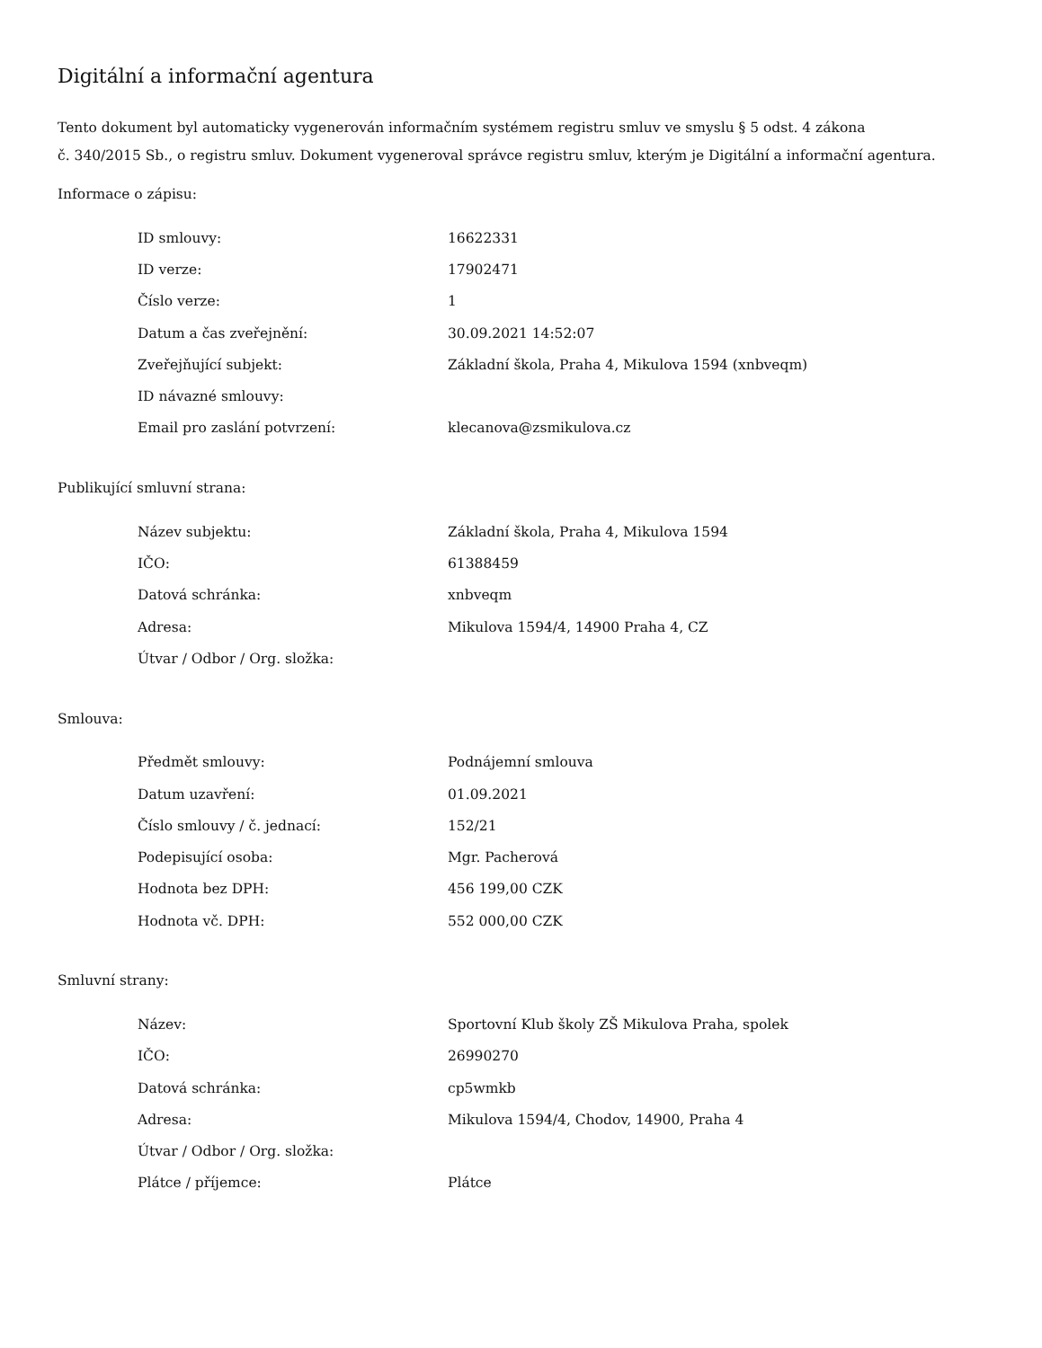Digitální a informační agentura
Tento dokument byl automaticky vygenerován informačním systémem registru smluv ve smyslu § 5 odst. 4 zákona
č. 340/2015 Sb., o registru smluv. Dokument vygeneroval správce registru smluv, kterým je Digitální a informační agentura.
Informace o zápisu:
| ID smlouvy: | 16622331 |
| ID verze: | 17902471 |
| Číslo verze: | 1 |
| Datum a čas zveřejnění: | 30.09.2021 14:52:07 |
| Zveřejňující subjekt: | Základní škola, Praha 4, Mikulova 1594 (xnbveqm) |
| ID návazné smlouvy: | |
| Email pro zaslání potvrzení: | klecanova@zsmikulova.cz |
Publikující smluvní strana:
| Název subjektu: | Základní škola, Praha 4, Mikulova 1594 |
| IČO: | 61388459 |
| Datová schránka: | xnbveqm |
| Adresa: | Mikulova 1594/4, 14900 Praha 4, CZ |
| Útvar / Odbor / Org. složka: | |
Smlouva:
| Předmět smlouvy: | Podnájemní smlouva |
| Datum uzavření: | 01.09.2021 |
| Číslo smlouvy / č. jednací: | 152/21 |
| Podepisující osoba: | Mgr. Pacherová |
| Hodnota bez DPH: | 456 199,00 CZK |
| Hodnota vč. DPH: | 552 000,00 CZK |
Smluvní strany:
| Název: | Sportovní Klub školy ZŠ Mikulova Praha, spolek |
| IČO: | 26990270 |
| Datová schránka: | cp5wmkb |
| Adresa: | Mikulova 1594/4, Chodov, 14900, Praha 4 |
| Útvar / Odbor / Org. složka: | |
| Plátce / příjemce: | Plátce |